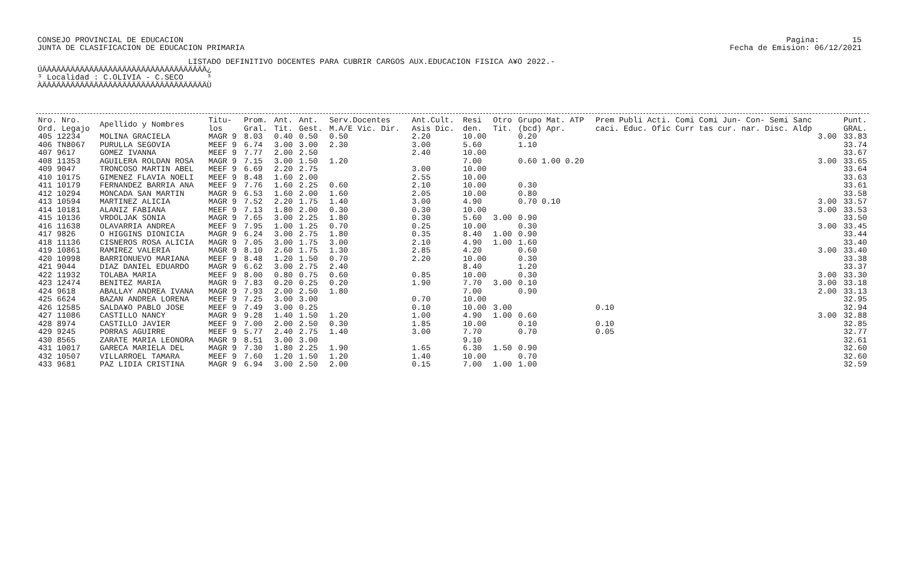CONSEJO PROVINCIAL DE EDUCACION JUNTA DE CLASIFICACION DE EDUCACION PRIMARIA
Pagina: 15 Fecha de Emision: 06/12/2021
                                LISTADO DEFINITIVO DOCENTES PARA CUBRIR CARGOS AUX.EDUCACION FISICA A¥O 2022.-
ÚÄÄÄÄÄÄÄÄÄÄÄÄÄÄÄÄÄÄÄÄÄÄÄÄÄÄÄÄÄÄÄÄÄÄÄ¿
³ Localidad : C.OLIVIA - C.SECO     ³
ÀÄÄÄÄÄÄÄÄÄÄÄÄÄÄÄÄÄÄÄÄÄÄÄÄÄÄÄÄÄÄÄÄÄÄÄÙ
| Nro. Nro. Ord. Legajo | Apellido y Nombres | Titu- los | Prom. Gral. | Ant. Tit. | Ant. Gest. | Serv.Docentes M.A/E Vic. Dir. | Ant.Cult. Asis Dic. | Resi den. | Otro Tit. | Grupo Mat. ATP (bcd) Apr. | Prem Publi Acti. Comi Comi Jun- Con- Semi Sanc caci. Educ. Ofic Curr tas cur. nar. Disc. Aldp | Punt. GRAL. |
| --- | --- | --- | --- | --- | --- | --- | --- | --- | --- | --- | --- | --- |
| 405 12234 | MOLINA GRACIELA | MAGR 9 | 8.03 | 0.40 | 0.50 | 0.50 | 2.20 | 10.00 | | 0.20 | 3.00 | 33.83 |
| 406 TN8067 | PURULLA SEGOVIA | MEEF 9 | 6.74 | 3.00 | 3.00 | 2.30 | 3.00 | 5.60 | | 1.10 | | 33.74 |
| 407 9617 | GOMEZ IVANNA | MEEF 9 | 7.77 | 2.00 | 2.50 | | 2.40 | 10.00 | | | | 33.67 |
| 408 11353 | AGUILERA ROLDAN ROSA | MAGR 9 | 7.15 | 3.00 | 1.50 | 1.20 | | 7.00 | | 0.60 1.00 0.20 | 3.00 | 33.65 |
| 409 9047 | TRONCOSO MARTIN ABEL | MEEF 9 | 6.69 | 2.20 | 2.75 | | 3.00 | 10.00 | | | | 33.64 |
| 410 10175 | GIMENEZ FLAVIA NOELI | MEEF 9 | 8.48 | 1.60 | 2.00 | | 2.55 | 10.00 | | | | 33.63 |
| 411 10179 | FERNANDEZ BARRIA ANA | MEEF 9 | 7.76 | 1.60 | 2.25 | 0.60 | 2.10 | 10.00 | | 0.30 | | 33.61 |
| 412 10294 | MONCADA SAN MARTIN | MAGR 9 | 6.53 | 1.60 | 2.00 | 1.60 | 2.05 | 10.00 | | 0.80 | | 33.58 |
| 413 10594 | MARTINEZ ALICIA | MAGR 9 | 7.52 | 2.20 | 1.75 | 1.40 | 3.00 | 4.90 | | 0.70 0.10 | 3.00 | 33.57 |
| 414 10181 | ALANIZ FABIANA | MEEF 9 | 7.13 | 1.80 | 2.00 | 0.30 | 0.30 | 10.00 | | | 3.00 | 33.53 |
| 415 10136 | VRDOLJAK SONIA | MAGR 9 | 7.65 | 3.00 | 2.25 | 1.80 | 0.30 | 5.60 | 3.00 | 0.90 | | 33.50 |
| 416 11638 | OLAVARRIA ANDREA | MEEF 9 | 7.95 | 1.00 | 1.25 | 0.70 | 0.25 | 10.00 | | 0.30 | 3.00 | 33.45 |
| 417 9826 | O HIGGINS DIONICIA | MAGR 9 | 6.24 | 3.00 | 2.75 | 1.80 | 0.35 | 8.40 | 1.00 | 0.90 | | 33.44 |
| 418 11136 | CISNEROS ROSA ALICIA | MAGR 9 | 7.05 | 3.00 | 1.75 | 3.00 | 2.10 | 4.90 | 1.00 | 1.60 | | 33.40 |
| 419 10861 | RAMIREZ VALERIA | MAGR 9 | 8.10 | 2.60 | 1.75 | 1.30 | 2.85 | 4.20 | | 0.60 | 3.00 | 33.40 |
| 420 10998 | BARRIONUEVO MARIANA | MEEF 9 | 8.48 | 1.20 | 1.50 | 0.70 | 2.20 | 10.00 | | 0.30 | | 33.38 |
| 421 9044 | DIAZ DANIEL EDUARDO | MAGR 9 | 6.62 | 3.00 | 2.75 | 2.40 | | 8.40 | | 1.20 | | 33.37 |
| 422 11932 | TOLABA MARIA | MEEF 9 | 8.00 | 0.80 | 0.75 | 0.60 | 0.85 | 10.00 | | 0.30 | 3.00 | 33.30 |
| 423 12474 | BENITEZ MARIA | MAGR 9 | 7.83 | 0.20 | 0.25 | 0.20 | 1.90 | 7.70 | 3.00 | 0.10 | 3.00 | 33.18 |
| 424 9618 | ABALLAY ANDREA IVANA | MAGR 9 | 7.93 | 2.00 | 2.50 | 1.80 | | 7.00 | | 0.90 | 2.00 | 33.13 |
| 425 6624 | BAZAN ANDREA LORENA | MEEF 9 | 7.25 | 3.00 | 3.00 | | 0.70 | 10.00 | | | | 32.95 |
| 426 12585 | SALDA¥O PABLO JOSE | MEEF 9 | 7.49 | 3.00 | 0.25 | | 0.10 | 10.00 | 3.00 | | 0.10 | 32.94 |
| 427 11086 | CASTILLO NANCY | MAGR 9 | 9.28 | 1.40 | 1.50 | 1.20 | 1.00 | 4.90 | 1.00 | 0.60 | 3.00 | 32.88 |
| 428 8974 | CASTILLO JAVIER | MEEF 9 | 7.00 | 2.00 | 2.50 | 0.30 | 1.85 | 10.00 | | 0.10 | 0.10 | 32.85 |
| 429 9245 | PORRAS AGUIRRE | MEEF 9 | 5.77 | 2.40 | 2.75 | 1.40 | 3.00 | 7.70 | | 0.70 | 0.05 | 32.77 |
| 430 8565 | ZARATE MARIA LEONORA | MAGR 9 | 8.51 | 3.00 | 3.00 | | | 9.10 | | | | 32.61 |
| 431 10017 | GARECA MARIELA DEL | MAGR 9 | 7.30 | 1.80 | 2.25 | 1.90 | 1.65 | 6.30 | 1.50 | 0.90 | | 32.60 |
| 432 10507 | VILLARROEL TAMARA | MEEF 9 | 7.60 | 1.20 | 1.50 | 1.20 | 1.40 | 10.00 | | 0.70 | | 32.60 |
| 433 9681 | PAZ LIDIA CRISTINA | MAGR 9 | 6.94 | 3.00 | 2.50 | 2.00 | 0.15 | 7.00 | 1.00 | 1.00 | | 32.59 |